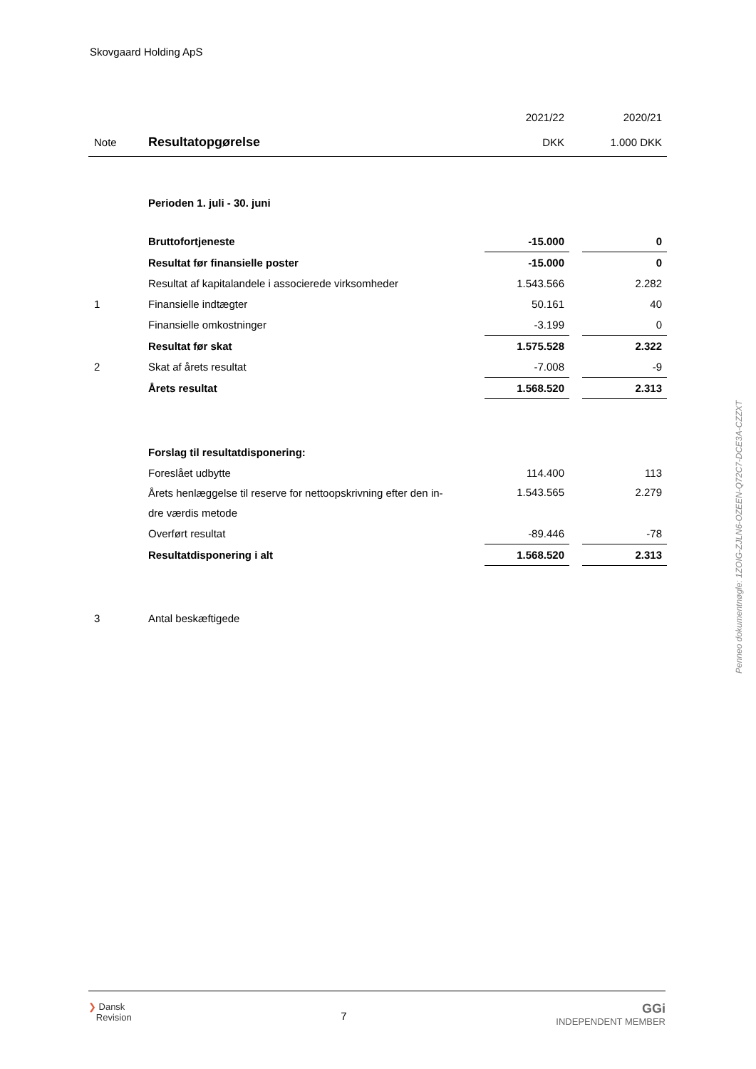Skovgaard Holding ApS
| | | 2021/22 | | 2020/21 |
| --- | --- | --- | --- | --- |
| Note | Resultatopgørelse | DKK | | 1.000 DKK |
| | Perioden 1. juli - 30. juni | | | |
| | Bruttofortjeneste | -15.000 | | 0 |
| | Resultat før finansielle poster | -15.000 | | 0 |
| | Resultat af kapitalandele i associerede virksomheder | 1.543.566 | | 2.282 |
| 1 | Finansielle indtægter | 50.161 | | 40 |
| | Finansielle omkostninger | -3.199 | | 0 |
| | Resultat før skat | 1.575.528 | | 2.322 |
| 2 | Skat af årets resultat | -7.008 | | -9 |
| | Årets resultat | 1.568.520 | | 2.313 |
| | Forslag til resultatdisponering: | | | |
| | Foreslået udbytte | 114.400 | | 113 |
| | Årets henlæggelse til reserve for nettoopskrivning efter den in- dre værdis metode | 1.543.565 | | 2.279 |
| | Overført resultat | -89.446 | | -78 |
| | Resultatdisponering i alt | 1.568.520 | | 2.313 |
| 3 | Antal beskæftigede | | | |
Penneo dokumentnøgle: 1ZOIG-ZJLN6-OZEEN-Q72C7-DCE3A-CZZXT
❯ Dansk
Revision
7
GGi
INDEPENDENT MEMBER